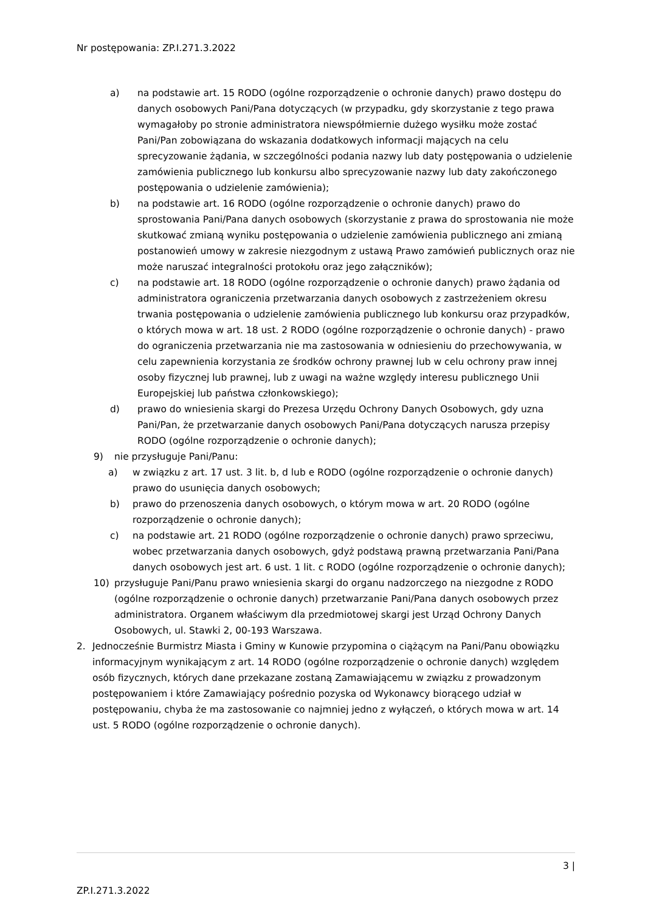Nr postępowania: ZP.I.271.3.2022
a) na podstawie art. 15 RODO (ogólne rozporządzenie o ochronie danych) prawo dostępu do danych osobowych Pani/Pana dotyczących (w przypadku, gdy skorzystanie z tego prawa wymagałoby po stronie administratora niewspółmiernie dużego wysiłku może zostać Pani/Pan zobowiązana do wskazania dodatkowych informacji mających na celu sprecyzowanie żądania, w szczególności podania nazwy lub daty postępowania o udzielenie zamówienia publicznego lub konkursu albo sprecyzowanie nazwy lub daty zakończonego postępowania o udzielenie zamówienia);
b) na podstawie art. 16 RODO (ogólne rozporządzenie o ochronie danych) prawo do sprostowania Pani/Pana danych osobowych (skorzystanie z prawa do sprostowania nie może skutkować zmianą wyniku postępowania o udzielenie zamówienia publicznego ani zmianą postanowień umowy w zakresie niezgodnym z ustawą Prawo zamówień publicznych oraz nie może naruszać integralności protokołu oraz jego załączników);
c) na podstawie art. 18 RODO (ogólne rozporządzenie o ochronie danych) prawo żądania od administratora ograniczenia przetwarzania danych osobowych z zastrzeżeniem okresu trwania postępowania o udzielenie zamówienia publicznego lub konkursu oraz przypadków, o których mowa w art. 18 ust. 2 RODO (ogólne rozporządzenie o ochronie danych) - prawo do ograniczenia przetwarzania nie ma zastosowania w odniesieniu do przechowywania, w celu zapewnienia korzystania ze środków ochrony prawnej lub w celu ochrony praw innej osoby fizycznej lub prawnej, lub z uwagi na ważne względy interesu publicznego Unii Europejskiej lub państwa członkowskiego);
d) prawo do wniesienia skargi do Prezesa Urzędu Ochrony Danych Osobowych, gdy uzna Pani/Pan, że przetwarzanie danych osobowych Pani/Pana dotyczących narusza przepisy RODO (ogólne rozporządzenie o ochronie danych);
9) nie przysługuje Pani/Panu:
a) w związku z art. 17 ust. 3 lit. b, d lub e RODO (ogólne rozporządzenie o ochronie danych) prawo do usunięcia danych osobowych;
b) prawo do przenoszenia danych osobowych, o którym mowa w art. 20 RODO (ogólne rozporządzenie o ochronie danych);
c) na podstawie art. 21 RODO (ogólne rozporządzenie o ochronie danych) prawo sprzeciwu, wobec przetwarzania danych osobowych, gdyż podstawą prawną przetwarzania Pani/Pana danych osobowych jest art. 6 ust. 1 lit. c RODO (ogólne rozporządzenie o ochronie danych);
10) przysługuje Pani/Panu prawo wniesienia skargi do organu nadzorczego na niezgodne z RODO (ogólne rozporządzenie o ochronie danych) przetwarzanie Pani/Pana danych osobowych przez administratora. Organem właściwym dla przedmiotowej skargi jest Urząd Ochrony Danych Osobowych, ul. Stawki 2, 00-193 Warszawa.
2. Jednocześnie Burmistrz Miasta i Gminy w Kunowie przypomina o ciążącym na Pani/Panu obowiązku informacyjnym wynikającym z art. 14 RODO (ogólne rozporządzenie o ochronie danych) względem osób fizycznych, których dane przekazane zostaną Zamawiającemu w związku z prowadzonym postępowaniem i które Zamawiający pośrednio pozyska od Wykonawcy biorącego udział w postępowaniu, chyba że ma zastosowanie co najmniej jedno z wyłączeń, o których mowa w art. 14 ust. 5 RODO (ogólne rozporządzenie o ochronie danych).
3 |
ZP.I.271.3.2022